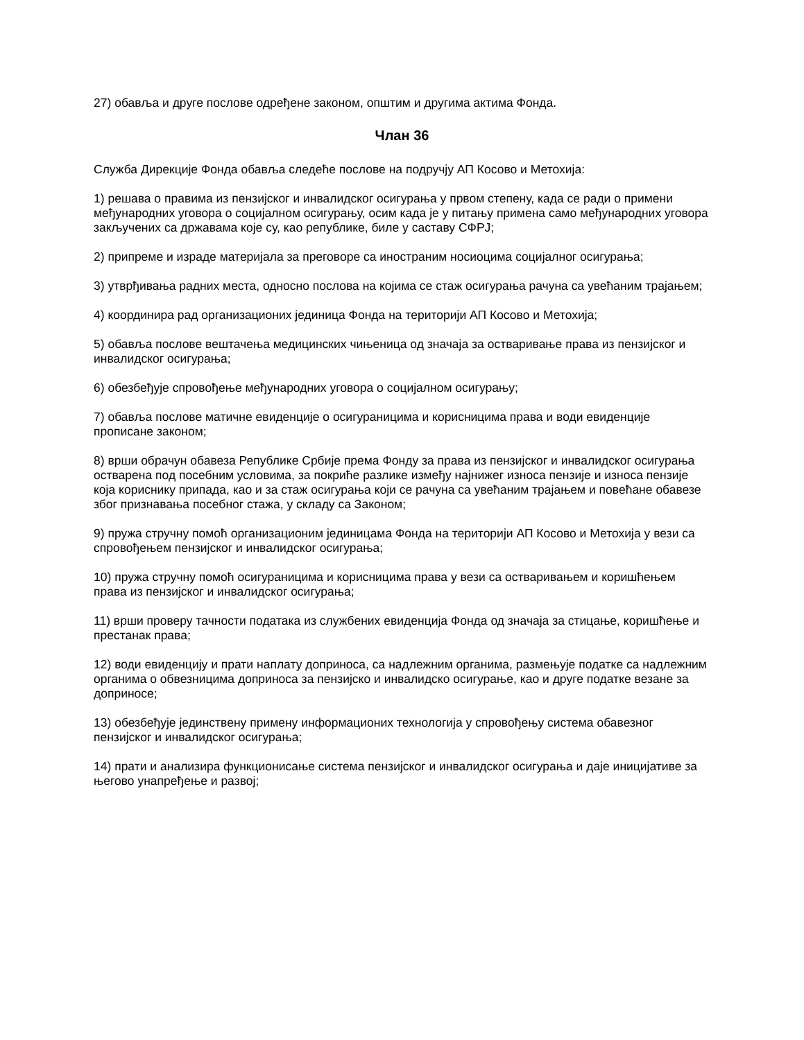27) обавља и друге послове одређене законом, општим и другима актима Фонда.
Члан 36
Служба Дирекције Фонда обавља следеће послове на подручју АП Косово и Метохија:
1) решава о правима из пензијског и инвалидског осигурања у првом степену, када се ради о примени међународних уговора о социјалном осигурању, осим када је у питању примена само међународних уговора закључених са државама које су, као републике, биле у саставу СФРЈ;
2) припреме и израде материјала за преговоре са иностраним носиоцима социјалног осигурања;
3) утврђивања радних места, односно послова на којима се стаж осигурања рачуна са увећаним трајањем;
4) координира рад организационих јединица Фонда на територији АП Косово и Метохија;
5) обавља послове вештачења медицинских чињеница од значаја за остваривање права из пензијског и инвалидског осигурања;
6) обезбеђује спровођење међународних уговора о социјалном осигурању;
7) обавља послове матичне евиденције о осигураницима и корисницима права и води евиденције прописане законом;
8) врши обрачун обавеза Републике Србије према Фонду за права из пензијског и инвалидског осигурања остварена под посебним условима, за покриће разлике између најнижег износа пензије и износа пензије која кориснику припада, као и за стаж осигурања који се рачуна са увећаним трајањем и повећане обавезе због признавања посебног стажа, у складу са Законом;
9) пружа стручну помоћ организационим јединицама Фонда на територији АП Косово и Метохија у вези са спровођењем пензијског и инвалидског осигурања;
10) пружа стручну помоћ осигураницима и корисницима права у вези са остваривањем и коришћењем права из пензијског и инвалидског осигурања;
11) врши проверу тачности података из службених евиденција Фонда од значаја за стицање, коришћење и престанак права;
12) води евиденцију и прати наплату доприноса, са надлежним органима, размењује податке са надлежним органима о обвезницима доприноса за пензијско и инвалидско осигурање, као и друге податке везане за доприносе;
13) обезбеђује јединствену примену информационих технологија у спровођењу система обавезног пензијског и инвалидског осигурања;
14) прати и анализира функционисање система пензијског и инвалидског осигурања и даје иницијативе за његово унапређење и развој;